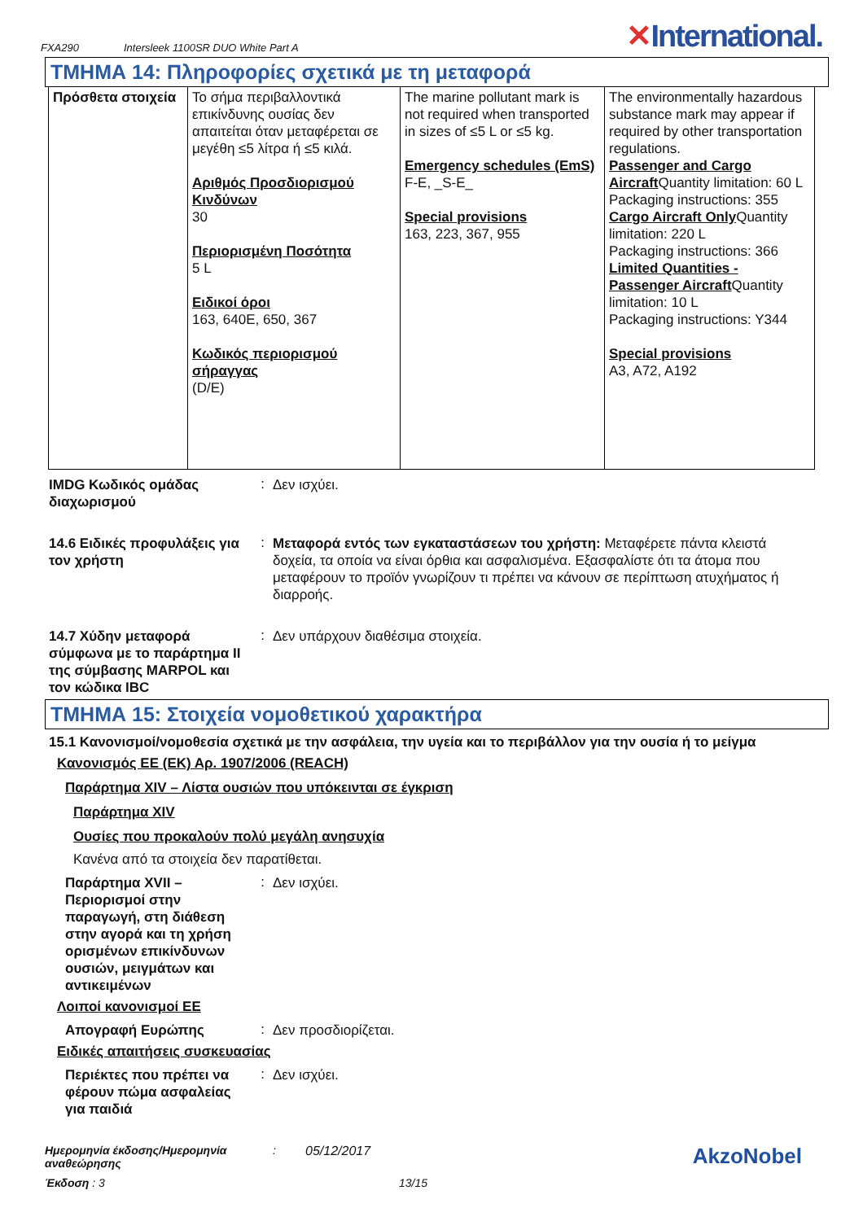FXA290 Intersleek 1100SR DUO White Part A ✕International.
ΤΜΗΜΑ 14: Πληροφορίες σχετικά με τη μεταφορά
| Πρόσθετα στοιχεία | Το σήμα περιβαλλοντικά επικίνδυνης ουσίας δεν απαιτείται όταν μεταφέρεται σε μεγέθη ≤5 λίτρα ή ≤5 κιλά. Αριθμός Προσδιορισμού Κινδύνων 30 Περιορισμένη Ποσότητα 5 L Ειδικοί όροι 163, 640E, 650, 367 Κωδικός περιορισμού σήραγγας (D/E) | The marine pollutant mark is not required when transported in sizes of ≤5 L or ≤5 kg. Emergency schedules (EmS) F-E, _S-E_ Special provisions 163, 223, 367, 955 | The environmentally hazardous substance mark may appear if required by other transportation regulations. Passenger and Cargo Aircraft Quantity limitation: 60 L Packaging instructions: 355 Cargo Aircraft Only Quantity limitation: 220 L Packaging instructions: 366 Limited Quantities - Passenger Aircraft Quantity limitation: 10 L Packaging instructions: Y344 Special provisions A3, A72, A192 |
IMDG Κωδικός ομάδας διαχωρισμού
:
Δεν ισχύει.
14.6 Ειδικές προφυλάξεις για τον χρήστη
:
Μεταφορά εντός των εγκαταστάσεων του χρήστη: Μεταφέρετε πάντα κλειστά δοχεία, τα οποία να είναι όρθια και ασφαλισμένα. Εξασφαλίστε ότι τα άτομα που μεταφέρουν το προϊόν γνωρίζουν τι πρέπει να κάνουν σε περίπτωση ατυχήματος ή διαρροής.
14.7 Χύδην μεταφορά σύμφωνα με το παράρτημα II της σύμβασης MARPOL και τον κώδικα IBC
:
Δεν υπάρχουν διαθέσιμα στοιχεία.
ΤΜΗΜΑ 15: Στοιχεία νομοθετικού χαρακτήρα
15.1 Κανονισμοί/νομοθεσία σχετικά με την ασφάλεια, την υγεία και το περιβάλλον για την ουσία ή το μείγμα
Κανονισμός ΕΕ (ΕΚ) Αρ. 1907/2006 (REACH)
Παράρτημα XIV – Λίστα ουσιών που υπόκεινται σε έγκριση
Παράρτημα XIV
Ουσίες που προκαλούν πολύ μεγάλη ανησυχία
Κανένα από τα στοιχεία δεν παρατίθεται.
Παράρτημα XVII – Περιορισμοί στην παραγωγή, στη διάθεση στην αγορά και τη χρήση ορισμένων επικίνδυνων ουσιών, μειγμάτων και αντικειμένων
:
Δεν ισχύει.
Λοιποί κανονισμοί ΕΕ
Απογραφή Ευρώπης
:
Δεν προσδιορίζεται.
Ειδικές απαιτήσεις συσκευασίας
Περιέκτες που πρέπει να φέρουν πώμα ασφαλείας για παιδιά
:
Δεν ισχύει.
Ημερομηνία έκδοσης/Ημερομηνία αναθεώρησης
: 05/12/2017
AkzoNobel
Έκδοση : 3 13/15